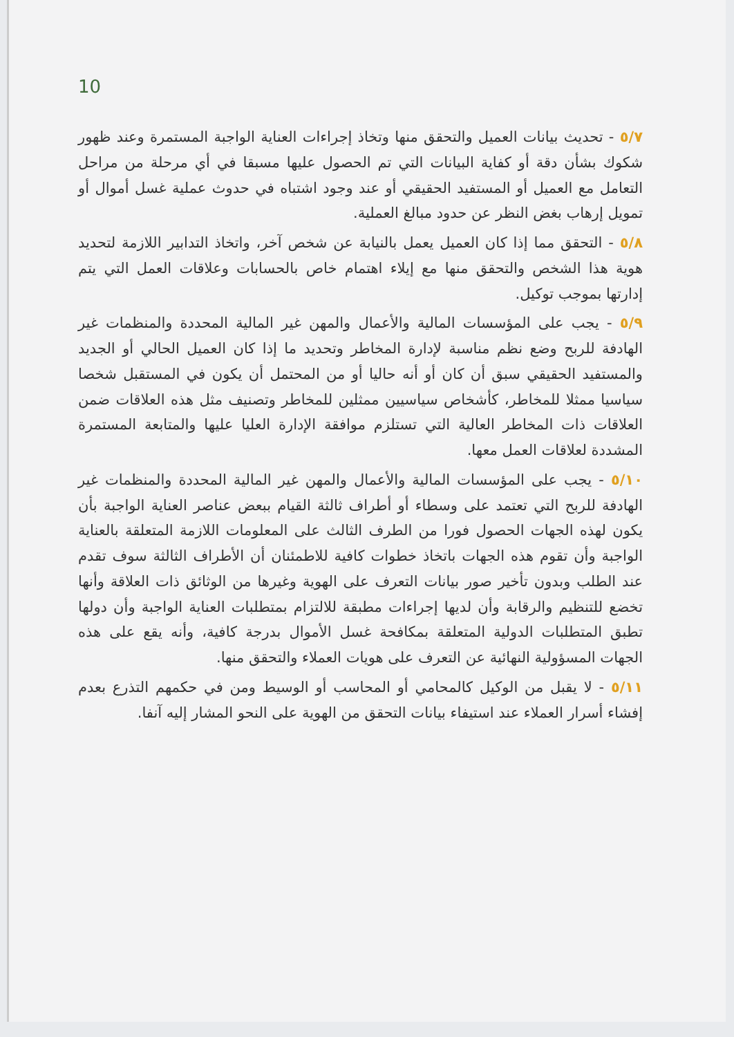10
٥/٧ - تحديث بيانات العميل والتحقق منها وتخاذ إجراءات العناية الواجبة المستمرة وعند ظهور شكوك بشأن دقة أو كفاية البيانات التي تم الحصول عليها مسبقا في أي مرحلة من مراحل التعامل مع العميل أو المستفيد الحقيقي أو عند وجود اشتباه في حدوث عملية غسل أموال أو تمويل إرهاب بغض النظر عن حدود مبالغ العملية.
٥/٨ - التحقق مما إذا كان العميل يعمل بالنيابة عن شخص آخر، واتخاذ التدابير اللازمة لتحديد هوية هذا الشخص والتحقق منها مع إيلاء اهتمام خاص بالحسابات وعلاقات العمل التي يتم إدارتها بموجب توكيل.
٥/٩ - يجب على المؤسسات المالية والأعمال والمهن غير المالية المحددة والمنظمات غير الهادفة للربح وضع نظم مناسبة لإدارة المخاطر وتحديد ما إذا كان العميل الحالي أو الجديد والمستفيد الحقيقي سبق أن كان أو أنه حاليا أو من المحتمل أن يكون في المستقبل شخصا سياسيا ممثلا للمخاطر، كأشخاص سياسيين ممثلين للمخاطر وتصنيف مثل هذه العلاقات ضمن العلاقات ذات المخاطر العالية التي تستلزم موافقة الإدارة العليا عليها والمتابعة المستمرة المشددة لعلاقات العمل معها.
٥/١٠ - يجب على المؤسسات المالية والأعمال والمهن غير المالية المحددة والمنظمات غير الهادفة للربح التي تعتمد على وسطاء أو أطراف ثالثة القيام ببعض عناصر العناية الواجبة بأن يكون لهذه الجهات الحصول فورا من الطرف الثالث على المعلومات اللازمة المتعلقة بالعناية الواجبة وأن تقوم هذه الجهات باتخاذ خطوات كافية للاطمئنان أن الأطراف الثالثة سوف تقدم عند الطلب وبدون تأخير صور بيانات التعرف على الهوية وغيرها من الوثائق ذات العلاقة وأنها تخضع للتنظيم والرقابة وأن لديها إجراءات مطبقة للالتزام بمتطلبات العناية الواجبة وأن دولها تطبق المتطلبات الدولية المتعلقة بمكافحة غسل الأموال بدرجة كافية، وأنه يقع على هذه الجهات المسؤولية النهائية عن التعرف على هويات العملاء والتحقق منها.
٥/١١ - لا يقبل من الوكيل كالمحامي أو المحاسب أو الوسيط ومن في حكمهم التذرع بعدم إفشاء أسرار العملاء عند استيفاء بيانات التحقق من الهوية على النحو المشار إليه آنفا.